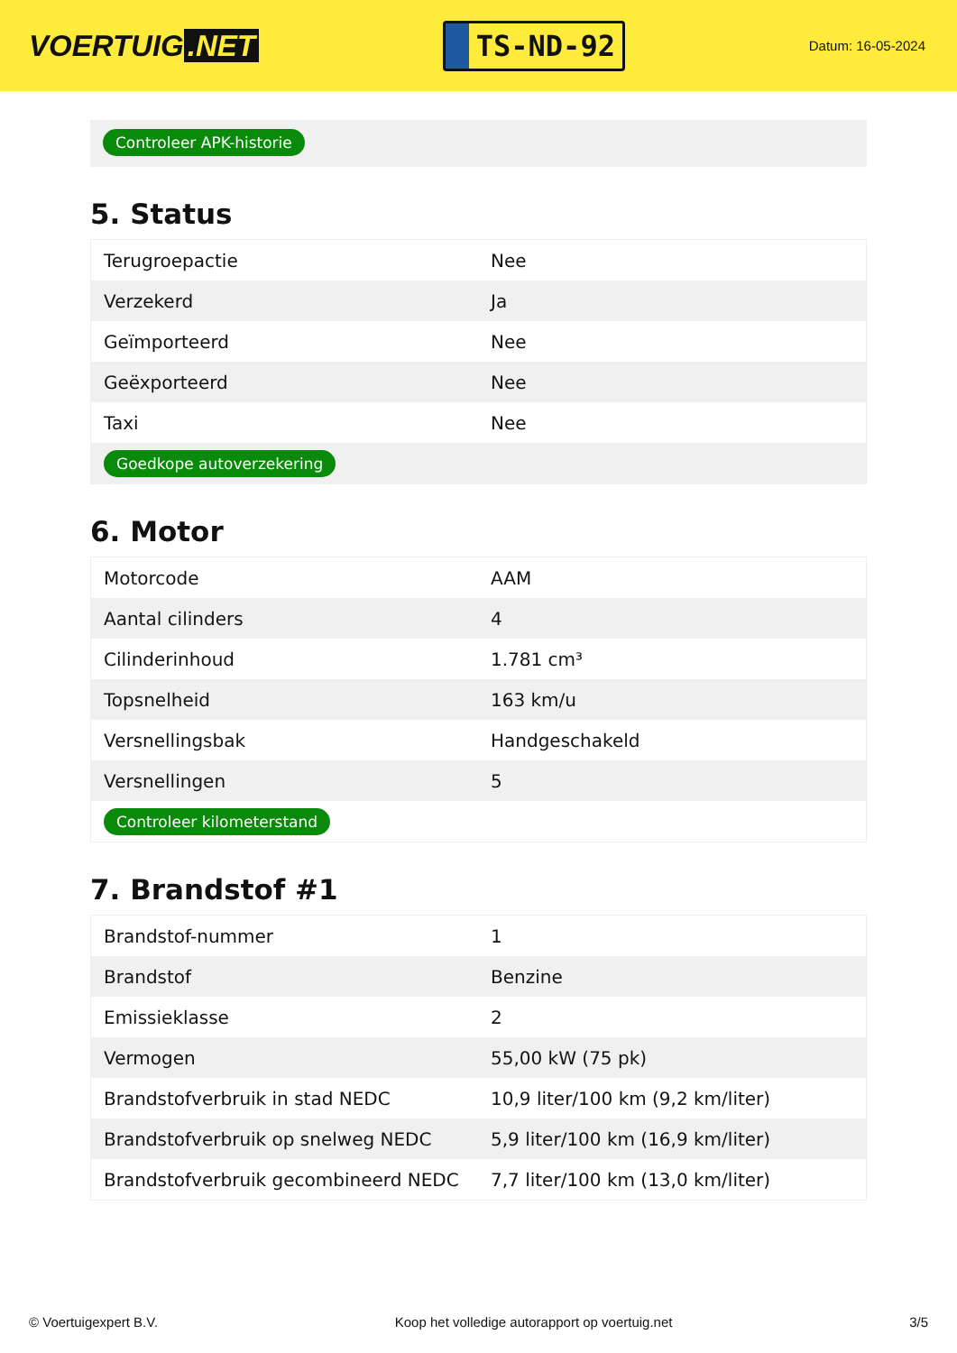VOERTUIG.NET
TS-ND-92
Datum: 16-05-2024
Controleer APK-historie
5. Status
| Terugroepactie | Nee |
| Verzekerd | Ja |
| Geïmporteerd | Nee |
| Geëxporteerd | Nee |
| Taxi | Nee |
| Goedkope autoverzekering | |
6. Motor
| Motorcode | AAM |
| Aantal cilinders | 4 |
| Cilinderinhoud | 1.781 cm³ |
| Topsnelheid | 163 km/u |
| Versnellingsbak | Handgeschakeld |
| Versnellingen | 5 |
| Controleer kilometerstand | |
7. Brandstof #1
| Brandstof-nummer | 1 |
| Brandstof | Benzine |
| Emissieklasse | 2 |
| Vermogen | 55,00 kW (75 pk) |
| Brandstofverbruik in stad NEDC | 10,9 liter/100 km (9,2 km/liter) |
| Brandstofverbruik op snelweg NEDC | 5,9 liter/100 km (16,9 km/liter) |
| Brandstofverbruik gecombineerd NEDC | 7,7 liter/100 km (13,0 km/liter) |
© Voertuigexpert B.V. Koop het volledige autorapport op voertuig.net 3/5